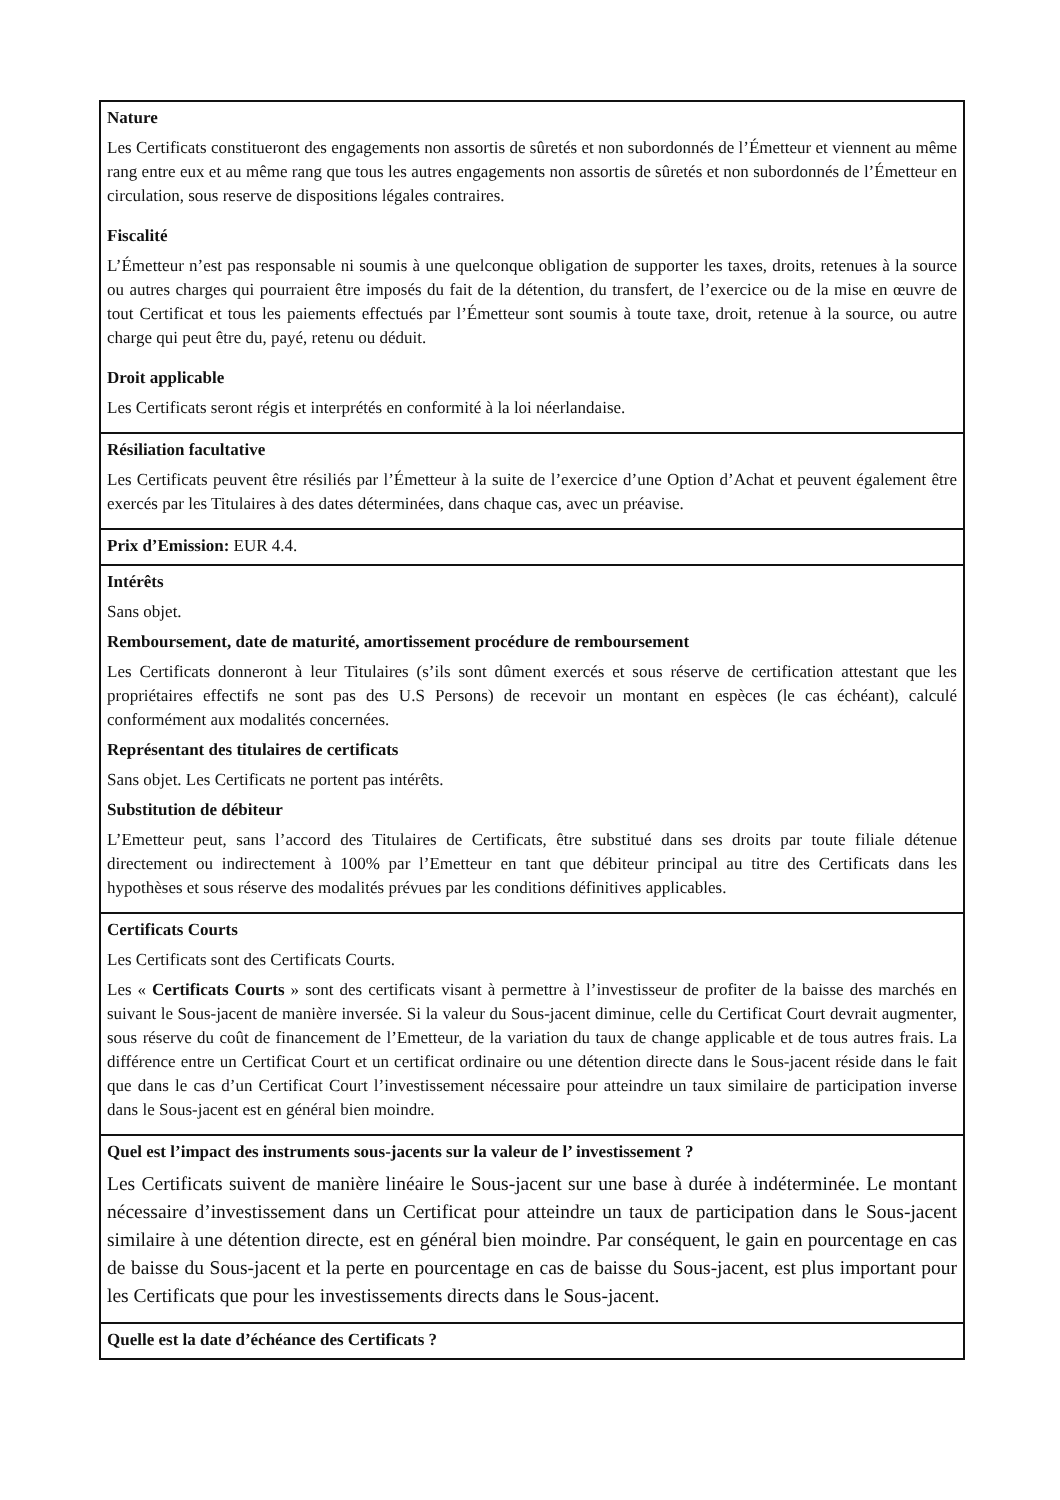| Nature Les Certificats constitueront des engagements non assortis de sûretés et non subordonnés de l’Émetteur et viennent au même rang entre eux et au même rang que tous les autres engagements non assortis de sûretés et non subordonnés de l’Émetteur en circulation, sous reserve de dispositions légales contraires. Fiscalité L’Émetteur n’est pas responsable ni soumis à une quelconque obligation de supporter les taxes, droits, retenues à la source ou autres charges qui pourraient être imposés du fait de la détention, du transfert, de l’exercice ou de la mise en œuvre de tout Certificat et tous les paiements effectués par l’Émetteur sont soumis à toute taxe, droit, retenue à la source, ou autre charge qui peut être du, payé, retenu ou déduit. Droit applicable Les Certificats seront régis et interprétés en conformité à la loi néerlandaise. |
| Résiliation facultative Les Certificats peuvent être résiliés par l’Émetteur à la suite de l’exercice d’une Option d’Achat et peuvent également être exercés par les Titulaires à des dates déterminées, dans chaque cas, avec un préavise. |
| Prix d’Emission: EUR 4.4. |
| Intérêts Sans objet. Remboursement, date de maturité, amortissement procédure de remboursement Les Certificats donneront à leur Titulaires (s’ils sont dûment exercés et sous réserve de certification attestant que les propriétaires effectifs ne sont pas des U.S Persons) de recevoir un montant en espèces (le cas échéant), calculé conformément aux modalités concernées. Représentant des titulaires de certificats Sans objet. Les Certificats ne portent pas intérêts. Substitution de débiteur L’Emetteur peut, sans l’accord des Titulaires de Certificats, être substitué dans ses droits par toute filiale détenue directement ou indirectement à 100% par l’Emetteur en tant que débiteur principal au titre des Certificats dans les hypothèses et sous réserve des modalités prévues par les conditions définitives applicables. |
| Certificats Courts Les Certificats sont des Certificats Courts. Les « Certificats Courts » sont des certificats visant à permettre à l’investisseur de profiter de la baisse des marchés en suivant le Sous-jacent de manière inversée. Si la valeur du Sous-jacent diminue, celle du Certificat Court devrait augmenter, sous réserve du coût de financement de l’Emetteur, de la variation du taux de change applicable et de tous autres frais. La différence entre un Certificat Court et un certificat ordinaire ou une détention directe dans le Sous-jacent réside dans le fait que dans le cas d’un Certificat Court l’investissement nécessaire pour atteindre un taux similaire de participation inverse dans le Sous-jacent est en général bien moindre. |
| Quel est l’impact des instruments sous-jacents sur la valeur de l’ investissement ? Les Certificats suivent de manière linéaire le Sous-jacent sur une base à durée à indéterminée. Le montant nécessaire d’investissement dans un Certificat pour atteindre un taux de participation dans le Sous-jacent similaire à une détention directe, est en général bien moindre. Par conséquent, le gain en pourcentage en cas de baisse du Sous-jacent et la perte en pourcentage en cas de baisse du Sous-jacent, est plus important pour les Certificats que pour les investissements directs dans le Sous-jacent. |
| Quelle est la date d’échéance des Certificats ? |